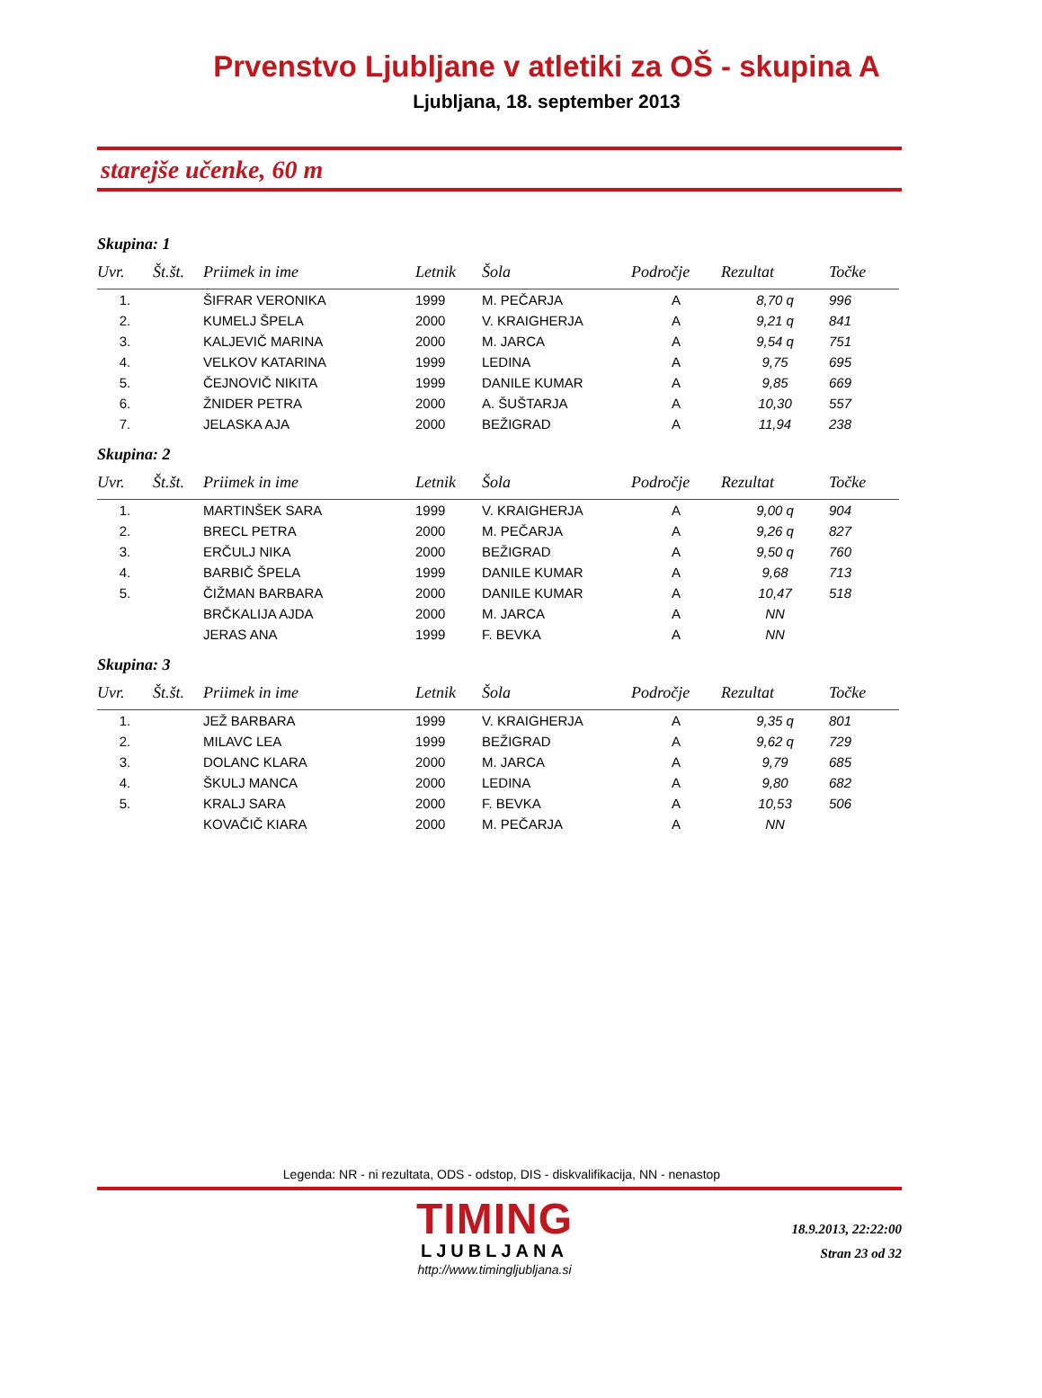Prvenstvo Ljubljane v atletiki za OŠ - skupina A
Ljubljana, 18. september 2013
starejše učenke, 60 m
Skupina: 1
| Uvr. | Št.št. | Priimek in ime | Letnik | Šola | Področje | Rezultat | Točke |
| --- | --- | --- | --- | --- | --- | --- | --- |
| 1. | | ŠIFRAR VERONIKA | 1999 | M. PEČARJA | A | 8,70 q | 996 |
| 2. | | KUMELJ ŠPELA | 2000 | V. KRAIGHERJA | A | 9,21 q | 841 |
| 3. | | KALJEVIČ MARINA | 2000 | M. JARCA | A | 9,54 q | 751 |
| 4. | | VELKOV KATARINA | 1999 | LEDINA | A | 9,75 | 695 |
| 5. | | ČEJNOVIČ NIKITA | 1999 | DANILE KUMAR | A | 9,85 | 669 |
| 6. | | ŽNIDER PETRA | 2000 | A. ŠUŠTARJA | A | 10,30 | 557 |
| 7. | | JELASKA AJA | 2000 | BEŽIGRAD | A | 11,94 | 238 |
Skupina: 2
| Uvr. | Št.št. | Priimek in ime | Letnik | Šola | Področje | Rezultat | Točke |
| --- | --- | --- | --- | --- | --- | --- | --- |
| 1. | | MARTINŠEK SARA | 1999 | V. KRAIGHERJA | A | 9,00 q | 904 |
| 2. | | BRECL PETRA | 2000 | M. PEČARJA | A | 9,26 q | 827 |
| 3. | | ERČULJ NIKA | 2000 | BEŽIGRAD | A | 9,50 q | 760 |
| 4. | | BARBIČ ŠPELA | 1999 | DANILE KUMAR | A | 9,68 | 713 |
| 5. | | ČIŽMAN BARBARA | 2000 | DANILE KUMAR | A | 10,47 | 518 |
| | | BRČKALIJA AJDA | 2000 | M. JARCA | A | NN | |
| | | JERAS ANA | 1999 | F. BEVKA | A | NN | |
Skupina: 3
| Uvr. | Št.št. | Priimek in ime | Letnik | Šola | Področje | Rezultat | Točke |
| --- | --- | --- | --- | --- | --- | --- | --- |
| 1. | | JEŽ BARBARA | 1999 | V. KRAIGHERJA | A | 9,35 q | 801 |
| 2. | | MILAVC LEA | 1999 | BEŽIGRAD | A | 9,62 q | 729 |
| 3. | | DOLANC KLARA | 2000 | M. JARCA | A | 9,79 | 685 |
| 4. | | ŠKULJ MANCA | 2000 | LEDINA | A | 9,80 | 682 |
| 5. | | KRALJ SARA | 2000 | F. BEVKA | A | 10,53 | 506 |
| | | KOVAČIČ KIARA | 2000 | M. PEČARJA | A | NN | |
Legenda: NR - ni rezultata, ODS - odstop, DIS - diskvalifikacija, NN - nenastop
TIMING
LJUBLJANA
http://www.timingljubljana.si
18.9.2013, 22:22:00
Stran 23 od 32